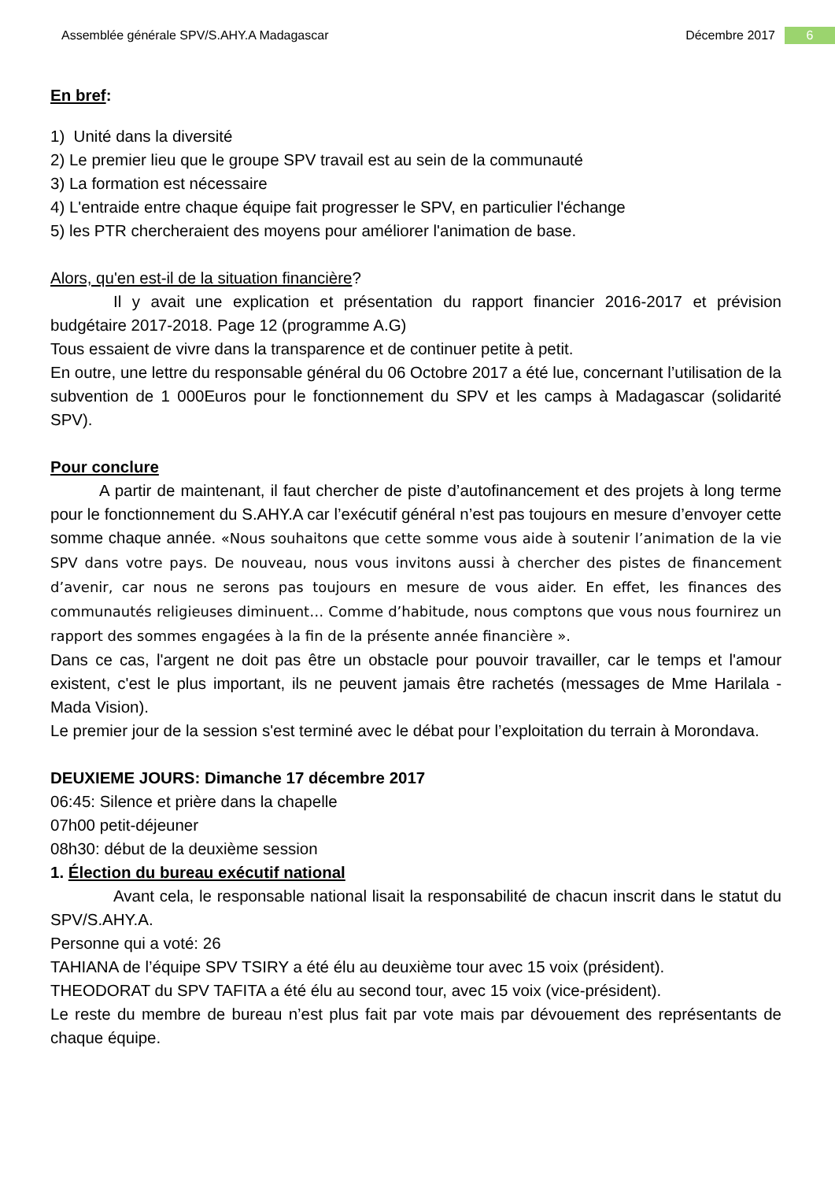Assemblée générale SPV/S.AHY.A Madagascar Décembre 2017 6
En bref:
1) Unité dans la diversité
2) Le premier lieu que le groupe SPV travail est au sein de la communauté
3) La formation est nécessaire
4) L'entraide entre chaque équipe fait progresser le SPV, en particulier l'échange
5) les PTR chercheraient des moyens pour améliorer l'animation de base.
Alors, qu'en est-il de la situation financière?
Il y avait une explication et présentation du rapport financier 2016-2017 et prévision budgétaire 2017-2018. Page 12 (programme A.G)
Tous essaient de vivre dans la transparence et de continuer petite à petit.
En outre, une lettre du responsable général du 06 Octobre 2017 a été lue, concernant l’utilisation de la subvention de 1 000Euros pour le fonctionnement du SPV et les camps à Madagascar (solidarité SPV).
Pour conclure
A partir de maintenant, il faut chercher de piste d’autofinancement et des projets à long terme pour le fonctionnement du S.AHY.A car l’exécutif général n’est pas toujours en mesure d’envoyer cette somme chaque année. «Nous souhaitons que cette somme vous aide à soutenir l’animation de la vie SPV dans votre pays. De nouveau, nous vous invitons aussi à chercher des pistes de financement d’avenir, car nous ne serons pas toujours en mesure de vous aider. En effet, les finances des communautés religieuses diminuent… Comme d’habitude, nous comptons que vous nous fournirez un rapport des sommes engagées à la fin de la présente année financière ».
Dans ce cas, l'argent ne doit pas être un obstacle pour pouvoir travailler, car le temps et l'amour existent, c'est le plus important, ils ne peuvent jamais être rachetés (messages de Mme Harilala - Mada Vision).
Le premier jour de la session s'est terminé avec le débat pour l’exploitation du terrain à Morondava.
DEUXIEME JOURS: Dimanche 17 décembre 2017
06:45: Silence et prière dans la chapelle
07h00 petit-déjeuner
08h30: début de la deuxième session
1. Élection du bureau exécutif national
Avant cela, le responsable national lisait la responsabilité de chacun inscrit dans le statut du SPV/S.AHY.A.
Personne qui a voté: 26
TAHIANA de l’équipe SPV TSIRY a été élu au deuxième tour avec 15 voix (président).
THEODORAT du SPV TAFITA a été élu au second tour, avec 15 voix (vice-président).
Le reste du membre de bureau n’est plus fait par vote mais par dévouement des représentants de chaque équipe.